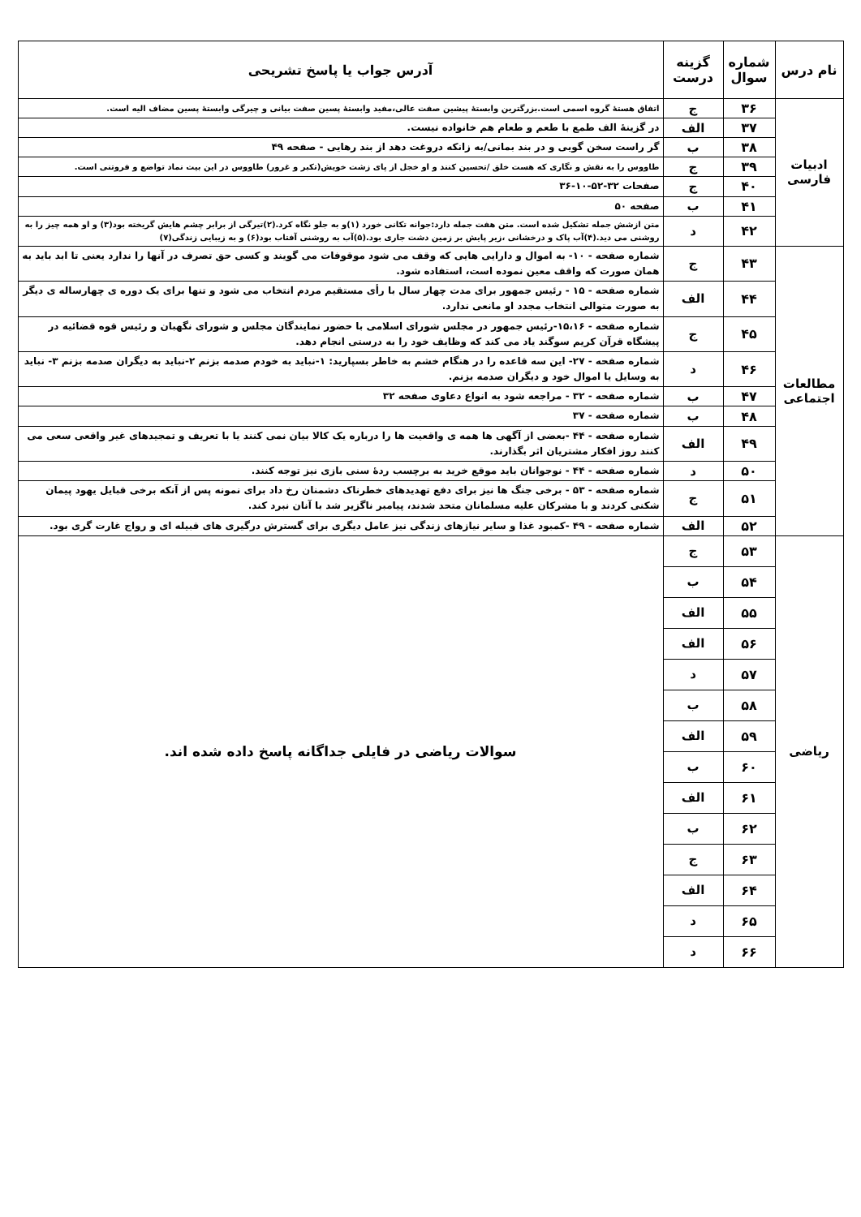| نام درس | شماره سوال | گزینه درست | آدرس جواب یا پاسخ تشریحی |
| --- | --- | --- | --- |
| ادبیات فارسی | ۳۶ | ج | اتفاق هستهٔ گروه اسمی است.بزرگترین وابستهٔ پیشین صفت عالی،مفید وابستهٔ پسین صفت بیانی و چیرگی وابستهٔ پسین مضاف الیه است. |
| | ۳۷ | الف | در گزینهٔ الف طمع با طعم و طعام هم خانواده نیست. |
| | ۳۸ | ب | گر راست سخن گویی و در بند بمانی/به زانکه دروغت دهد از بند رهایی - صفحه ۴۹ |
| | ۳۹ | ج | طاووس را به نقش و نگاری که هست خلق /تحسین کنند و او خجل از پای زشت خویش(تکبر و غرور) طاووس در این بیت نماد تواضع و فروتنی است. |
| | ۴۰ | ج | صفحات ۳۲-۵۲-۱۰-۳۶ |
| | ۴۱ | ب | صفحه ۵۰ |
| | ۴۲ | د | متن ازشش جمله تشکیل شده است. متن هفت جمله دارد:جوانه تکانی خورد (۱)و به جلو نگاه کرد.(۲)تیرگی از برابر چشم هایش گریخته بود(۳) و او همه چیز را به روشنی می دید.(۴)آب پاک و درخشانی ،زیر پایش بر زمین دشت جاری بود.(۵)آب به روشنی آفتاب بود(۶) و به زیبایی زندگی(۷) |
| مطالعات اجتماعی | ۴۳ | ج | شماره صفحه - ۱۰- به اموال و دارایی هایی که وقف می شود موقوفات می گویند و کسی حق تصرف در آنها را ندارد یعنی تا ابد باید به همان صورت که واقف معین نموده است، استفاده شود. |
| | ۴۴ | الف | شماره صفحه - ۱۵ - رئیس جمهور برای مدت چهار سال با رأی مستقیم مردم انتخاب می شود و تنها برای یک دوره ی چهارساله ی دیگر به صورت متوالی انتخاب مجدد او مانعی ندارد. |
| | ۴۵ | ج | شماره صفحه - ۱۵،۱۶-رئیس جمهور در مجلس شورای اسلامی با حضور نمایندگان مجلس و شورای نگهبان و رئیس قوه قضائیه در پیشگاه قرآن کریم سوگند یاد می کند که وظایف خود را به درستی انجام دهد. |
| | ۴۶ | د | شماره صفحه - ۲۷- این سه قاعده را در هنگام خشم به خاطر بسپارید: ۱-نباید به خودم صدمه بزنم ۲-نباید به دیگران صدمه بزنم ۳- نباید به وسایل یا اموال خود و دیگران صدمه بزنم. |
| | ۴۷ | ب | شماره صفحه - ۳۲ - مراجعه شود به انواع دعاوی صفحه ۳۲ |
| | ۴۸ | ب | شماره صفحه - ۳۷ |
| | ۴۹ | الف | شماره صفحه - ۴۴ -بعضی از آگهی ها همه ی واقعیت ها را درباره یک کالا بیان نمی کنند یا با تعریف و تمجیدهای غیر واقعی سعی می کنند روز افکار مشتریان اثر بگذارند. |
| | ۵۰ | د | شماره صفحه - ۴۴ - نوجوانان باید موقع خرید به برچسب ردهٔ سنی بازی نیز توجه کنند. |
| | ۵۱ | ج | شماره صفحه - ۵۳ - برخی جنگ ها نیز برای دفع تهدیدهای خطرناک دشمنان رخ داد برای نمونه پس از آنکه برخی قبایل یهود پیمان شکنی کردند و با مشرکان علیه مسلمانان متحد شدند، پیامبر ناگزیر شد با آنان نبرد کند. |
| | ۵۲ | الف | شماره صفحه - ۴۹ -کمبود غذا و سایر نیازهای زندگی نیز عامل دیگری برای گسترش درگیری های قبیله ای و رواج غارت گری بود. |
| ریاضی | ۵۳ | ج | سوالات ریاضی در فایلی جداگانه پاسخ داده شده اند. |
| | ۵۴ | ب | |
| | ۵۵ | الف | |
| | ۵۶ | الف | |
| | ۵۷ | د | |
| | ۵۸ | ب | |
| | ۵۹ | الف | |
| | ۶۰ | ب | |
| | ۶۱ | الف | |
| | ۶۲ | ب | |
| | ۶۳ | ج | |
| | ۶۴ | الف | |
| | ۶۵ | د | |
| | ۶۶ | د | |